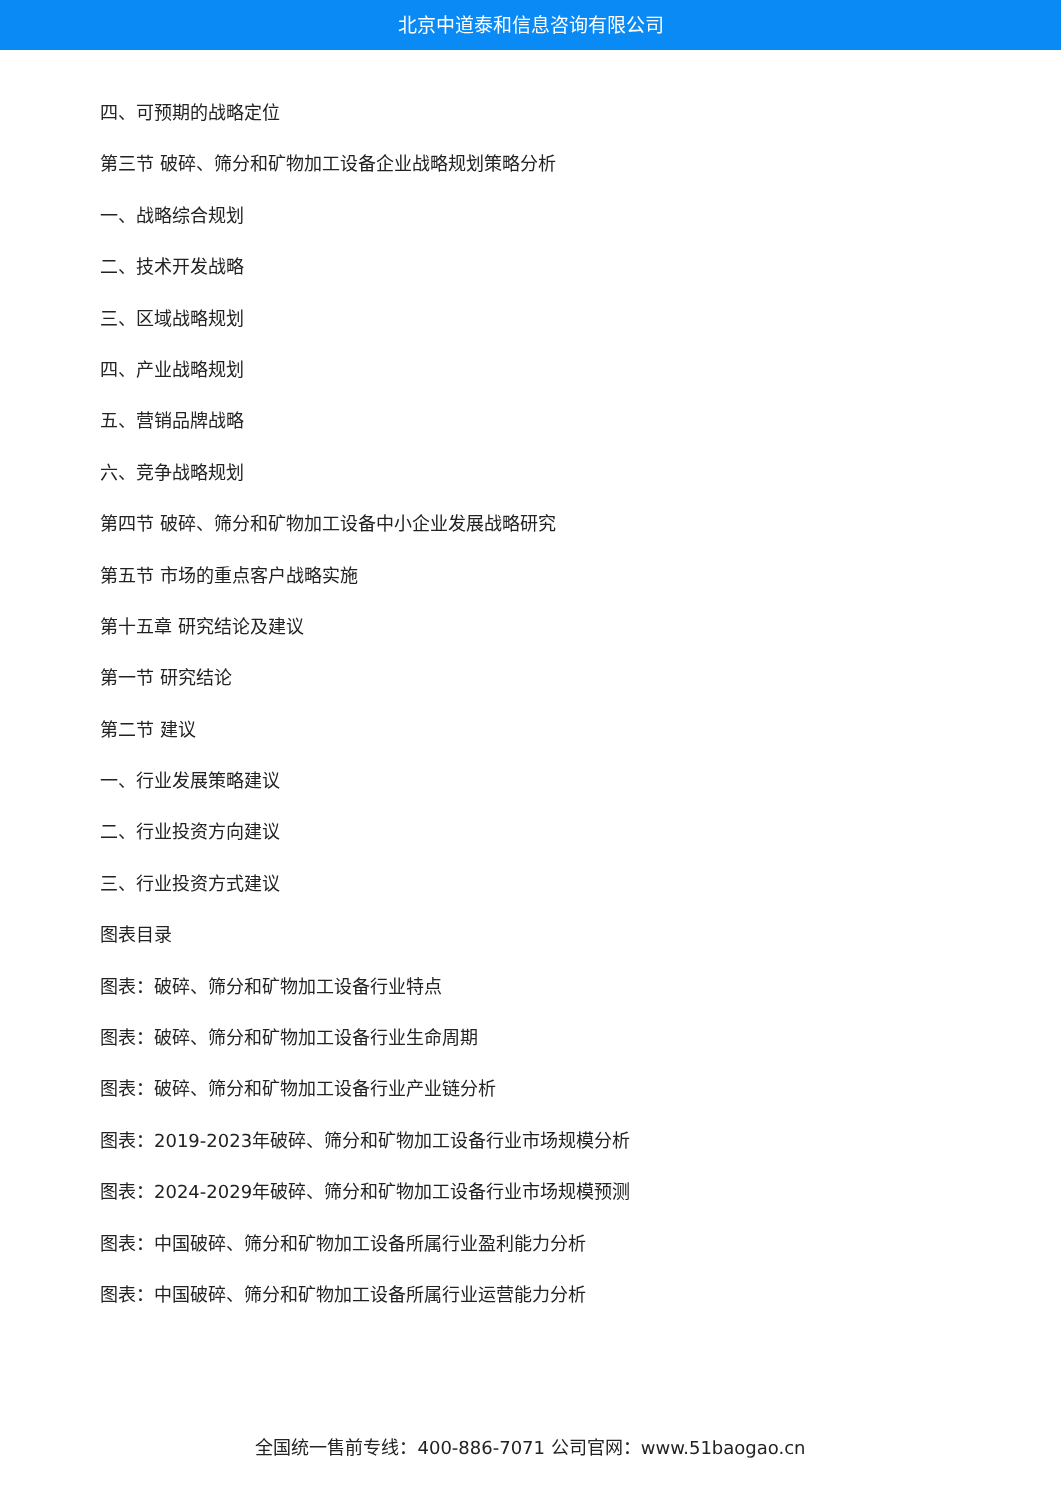北京中道泰和信息咨询有限公司
四、可预期的战略定位
第三节 破碎、筛分和矿物加工设备企业战略规划策略分析
一、战略综合规划
二、技术开发战略
三、区域战略规划
四、产业战略规划
五、营销品牌战略
六、竞争战略规划
第四节 破碎、筛分和矿物加工设备中小企业发展战略研究
第五节 市场的重点客户战略实施
第十五章 研究结论及建议
第一节 研究结论
第二节 建议
一、行业发展策略建议
二、行业投资方向建议
三、行业投资方式建议
图表目录
图表：破碎、筛分和矿物加工设备行业特点
图表：破碎、筛分和矿物加工设备行业生命周期
图表：破碎、筛分和矿物加工设备行业产业链分析
图表：2019-2023年破碎、筛分和矿物加工设备行业市场规模分析
图表：2024-2029年破碎、筛分和矿物加工设备行业市场规模预测
图表：中国破碎、筛分和矿物加工设备所属行业盈利能力分析
图表：中国破碎、筛分和矿物加工设备所属行业运营能力分析
全国统一售前专线：400-886-7071 公司官网：www.51baogao.cn